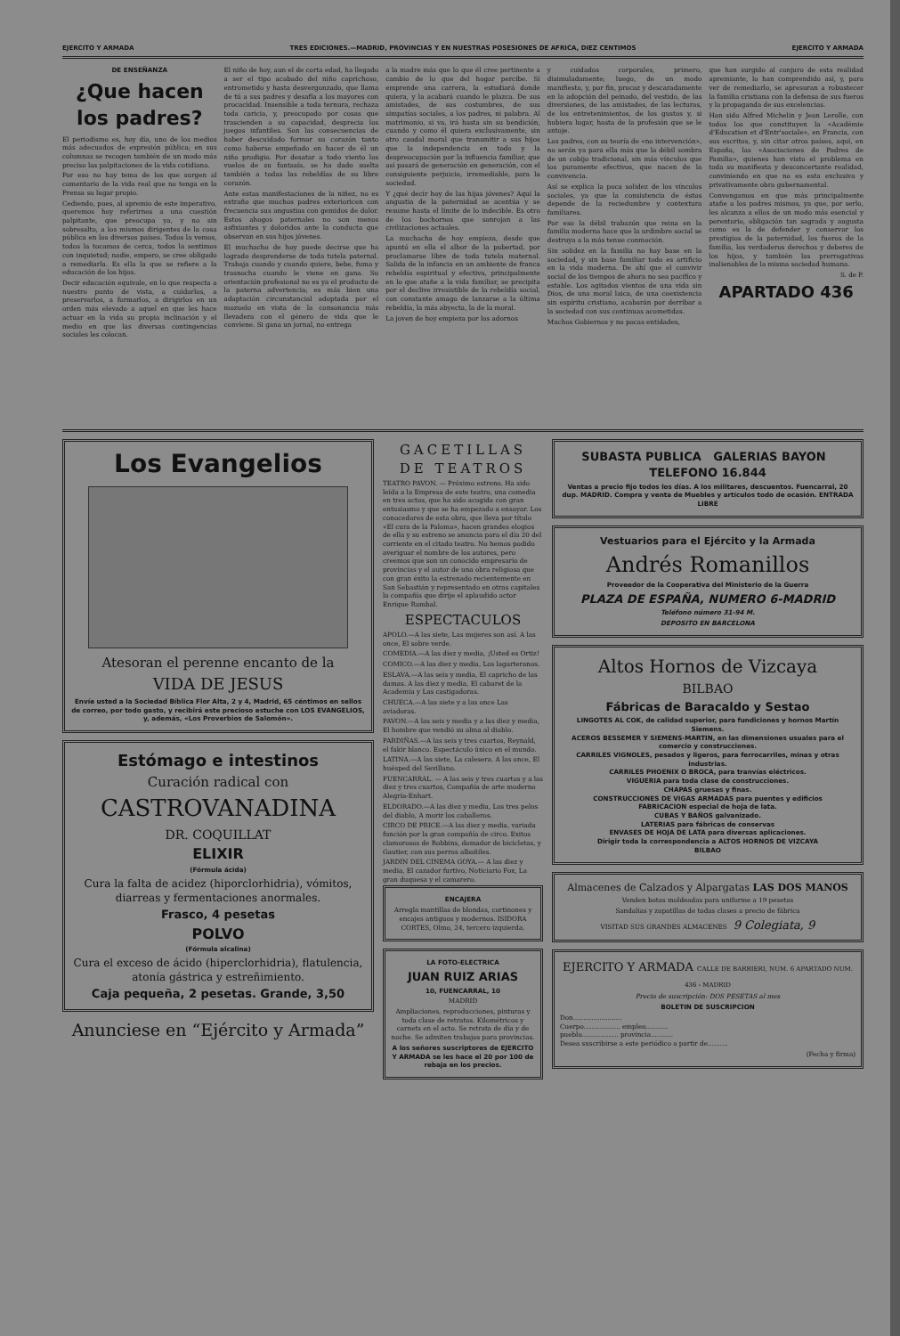EJERCITO Y ARMADA TRES EDICIONES.—MADRID, PROVINCIAS Y EN NUESTRAS POSESIONES DE AFRICA, DIEZ CENTIMOS EJERCITO Y ARMADA
DE ENSEÑANZA
¿Que hacen los padres?
El periodismo es, hoy día, uno de los medios más adecuados de expresión pública; en sus columnas se recogen también de un modo más preciso las palpitaciones de la vida cotidiana.
Por eso no hay tema de los que surgen al comentario de la vida real que no tenga en la Prensa su lugar propio.
Cediendo, pues, al apremio de este imperativo, queremos hoy referirnos a una cuestión palpitante, que preocupa ya, y no sin sobresalto, a los mismos dirigentes de la cosa pública en los diversos países. Todos la vemos, todos la tocamos de cerca, todos la sentimos con inquietud; nadie, empero, se cree obligado a remediarla. Es ella la que se refiere a la educación de los hijos.
Decir educación equivale, en lo que respecta a nuestro punto de vista, a cuidarlos, a preservarlos, a formarlos, a dirigirlos en un orden más elevado a aquel en que les hace actuar en la vida su propia inclinación y el medio en que las diversas contingencias sociales les colocan.
El niño de hoy, aun el de corta edad, ha llegado a ser el tipo acabado del niño caprichoso, entrometido y hasta desvergonzado, que llama de tú a sus padres y desafía a los mayores con procacidad. Insensible a toda ternura, rechaza toda caricia, y, preocupado por cosas que trascienden a su capacidad, desprecia los juegos infantiles. Son las consecuencias de haber descuidado formar su corazón tanto como haberse empeñado en hacer de él un niño prodigio. Por desatar a todo viento los vuelos de su fantasía, se ha dado suelta también a todas las rebeldías de su libre corazón.
Ante estas manifestaciones de la niñez, no es extraño que muchos padres exterioricen con frecuencia sus angustias con gemidos de dolor. Estos ahogos paternales no son menos asfixiantes y doloridos ante la conducta que observan en sus hijos jóvenes.
El muchacho de hoy puede decirse que ha logrado desprenderse de toda tutela paternal. Trabaja cuando y cuando quiere, bebe, fuma y trasnocha cuando le viene en gana. Su orientación profesional no es ya el producto de la paterna advertencia; es más bien una adaptación circunstancial adoptada por el mozuelo en vista de la consonancia más llevadera con el género de vida que le conviene. Si gana un jornal, no entrega
a la madre más que lo que él cree pertinente a cambio de lo que del hogar percibe. Si emprende una carrera, la estudiará donde quiera, y la acabará cuando le plazca. De sus amistades, de sus costumbres, de sus simpatías sociales, a los padres, ni palabra. Al matrimonio, si va, irá hasta sin su bendición, cuando y como él quiera exclusivamente, sin otro caudal moral que transmitir a sus hijos que la independencia en todo y la despreocupación por la influencia familiar, que así pasará de generación en generación, con el consiguiente perjuicio, irremediable, para la sociedad.
Y ¿qué decir hoy de las hijas jóvenes? Aquí la angustia de la paternidad se acentúa y se resume hasta el límite de lo indecible. Es otro de los bochornos que sonrojan a las civilizaciones actuales.
La muchacha de hoy empieza, desde que apuntó en ella el albor de la pubertad, por proclamarse libre de toda tutela maternal. Salida de la infancia en un ambiente de franca rebeldía espiritual y efectiva, principalmente en lo que atañe a la vida familiar, se precipita por el declive irresistible de la rebeldía social, con constante amago de lanzarse a la última rebeldía, la más abyecta, la de la moral.
La joven de hoy empieza por los adornos
y cuidados corporales, primero, disimuladamente; luego, de un modo manifiesto, y, por fin, procaz y descaradamente en la adopción del peinado, del vestido, de las diversiones, de las amistades, de las lecturas, de los entretenimientos, de los gustos y, si hubiera lugar, hasta de la profesión que se le antoje.
Los padres, con su teoría de «no intervención», no serán ya para ella más que la débil sombra de un cobijo tradicional, sin más vínculos que los puramente efectivos, que nacen de la convivencia.
Así se explica la poca solidez de los vínculos sociales, ya que la consistencia de éstos depende de la reciedumbre y contextura familiares.
Por eso la débil trabazón que reina en la familia moderna hace que la urdimbre social se destruya a la más tenue conmoción.
Sin solidez en la familia no hay base en la sociedad, y sin base familiar todo es artificio en la vida moderna. De ahí que el convivir social de los tiempos de ahora no sea pacífico y estable. Los agitados vientos de una vida sin Dios, de una moral laica, de una coexistencia sin espíritu cristiano, acabarán por derribar a la sociedad con sus continuas acometidas.
Muchos Gobiernos y no pocas entidades,
que han surgido al conjuro de esta realidad apremiante, lo han comprendido así, y, para ver de remediarlo, se apresuran a robustecer la familia cristiana con la defensa de sus fueros y la propaganda de sus excelencias.
Han sido Alfred Michelin y Jean Lerolle, con todos los que constituyen la «Académie d'Education et d'Entr'sociale», en Francia, con sus escritos, y, sin citar otros países, aquí, en España, las «Asociaciones de Padres de Familia», quienes han visto el problema en toda su manifiesta y desconcertante realidad, conviniendo en que no es esta exclusiva y privativamente obra gubernamental.
Convengamos en que más principalmente atañe a los padres mismos, ya que, por serlo, les alcanza a ellos de un modo más esencial y perentorio, obligación tan sagrada y augusta como es la de defender y conservar los prestigios de la paternidad, los fueros de la familia, los verdaderos derechos y deberes de los hijos, y también las prerrogativas inalienables de la misma sociedad humana.
S. de P.
APARTADO 436
Los Evangelios
Atesoran el perenne encanto de la
VIDA DE JESUS
Envíe usted a la Sociedad Bíblica Flor Alta, 2 y 4, Madrid, 65 céntimos en sellos de correo, por todo gasto, y recibirá este precioso estuche con LOS EVANGELIOS, y, además, «Los Proverbios de Salomón».
Estómago e intestinos
Curación radical con
CASTROVANADINA
DR. COQUILLAT
ELIXIR
(Fórmula ácida)
Cura la falta de acidez (hiporclorhidria), vómitos, diarreas y fermentaciones anormales.
Frasco, 4 pesetas
POLVO
(Fórmula alcalina)
Cura el exceso de ácido (hiperclorhidria), flatulencia, atonía gástrica y estreñimiento.
Caja pequeña, 2 pesetas. Grande, 3,50
Anunciese en “Ejército y Armada”
GACETILLAS DE TEATROS
TEATRO PAVON. — Próximo estreno. Ha sido leída a la Empresa de este teatro, una comedia en tres actos, que ha sido acogida con gran entusiasmo y que se ha empezado a ensayar. Los conocedores de esta obra, que lleva por título «El cura de la Paloma», hacen grandes elogios de ella y su estreno se anuncia para el día 20 del corriente en el citado teatro. No hemos podido averiguar el nombre de los autores, pero creemos que son un conocido empresario de provincias y el autor de una obra religiosa que con gran éxito la estrenado recientemente en San Sebastián y representado en otras capitales la compañía que dirije el aplaudido actor Enrique Rambal.
ESPECTACULOS
APOLO.—A las siete, Las mujeres son así. A las once, El sobre verde.
COMEDIA.—A las diez y media, ¡Usted es Ortiz!
COMICO.—A las diez y media, Los lagarteranos.
ESLAVA.—A las seis y media, El capricho de las damas. A las diez y media, El cabaret de la Academia y Las castigadoras.
CHUECA.—A las siete y a las once Las aviadoras.
PAVON.—A las seis y media y a las diez y media, El hombre que vendió su alma al diablo.
PARDIÑAS.—A las seis y tres cuartos, Reynald, el fakir blanco. Espectáculo único en el mundo.
LATINA.—A las siete, La calesera. A las once, El huésped del Sevillano.
FUENCARRAL. — A las seis y tres cuartos y a las diez y tres cuartos, Compañía de arte moderno Alegría-Enhart.
ELDORADO.—A las diez y media, Los tres pelos del diablo, A morir los caballeros.
CIRCO DE PRICE.—A las diez y media, variada función por la gran compañía de circo. Exitos clamorosos de Robbins, domador de bicicletas, y Gautier, con sus perros albañiles.
JARDIN DEL CINEMA GOYA.— A las diez y media, El cazador furtivo, Noticiario Fox, La gran duquesa y el camarero.
ENCAJERA
Arregla mantillas de blondas, cortinones y encajes antiguos y modernos. ISIDORA CORTES, Olmo, 24, tercero izquierda.
LA FOTO-ELECTRICA
JUAN RUIZ ARIAS
10, FUENCARRAL, 10
MADRID
Ampliaciones, reproducciones, pinturas y toda clase de retratos. Kilométricos y carnets en el acto. Se retrata de día y de noche. Se admiten trabajos para provincias.
A los señores suscriptores de EJERCITO Y ARMADA se les hace el 20 por 100 de rebaja en los precios.
SUBASTA PUBLICA GALERIAS BAYON TELEFONO 16.844
Ventas a precio fijo todos los días. A los militares, descuentos. Fuencarral, 20 dup. MADRID. Compra y venta de Muebles y artículos todo de ocasión. ENTRADA LIBRE
Vestuarios para el Ejército y la Armada
Andrés Romanillos
Proveedor de la Cooperativa del Ministerio de la Guerra
PLAZA DE ESPAÑA, NUMERO 6-MADRID
Teléfono número 31-94 M.
DEPOSITO EN BARCELONA
Altos Hornos de Vizcaya
BILBAO
Fábricas de Baracaldo y Sestao
LINGOTES AL COK, de calidad superior, para fundiciones y hornos Martín Siemens.
ACEROS BESSEMER Y SIEMENS-MARTIN, en las dimensiones usuales para el comercio y construcciones.
CARRILES VIGNOLES, pesados y ligeros, para ferrocarriles, minas y otras industrias.
CARRILES PHOENIX O BROCA, para tranvías eléctricos.
VIGUERIA para toda clase de construcciones.
CHAPAS gruesas y finas.
CONSTRUCCIONES DE VIGAS ARMADAS para puentes y edificios
FABRICACION especial de hoja de lata.
CUBAS Y BAÑOS galvanizado.
LATERIAS para fábricas de conservas
ENVASES DE HOJA DE LATA para diversas aplicaciones.
Dirigir toda la correspondencia a ALTOS HORNOS DE VIZCAYA
BILBAO
Almacenes de Calzados y Alpargatas LAS DOS MANOS
Venden botas moldeadas para uniforme a 19 pesetas
Sandalias y zapatillas de todas clases a precio de fábrica
VISITAD SUS GRANDES ALMACENES 9 Colegiata, 9
EJERCITO Y ARMADA CALLE DE BARBIERI, NUM. 6 APARTADO NUM. 436 - MADRID
Precio de suscripción: DOS PESETAS al mes
BOLETIN DE SUSCRIPCION
Don........................
Cuerpo.................. empleo...........
pueblo.................. provincia...........
Desea suscribirse a este periódico a partir de..........
(Fecha y firma)